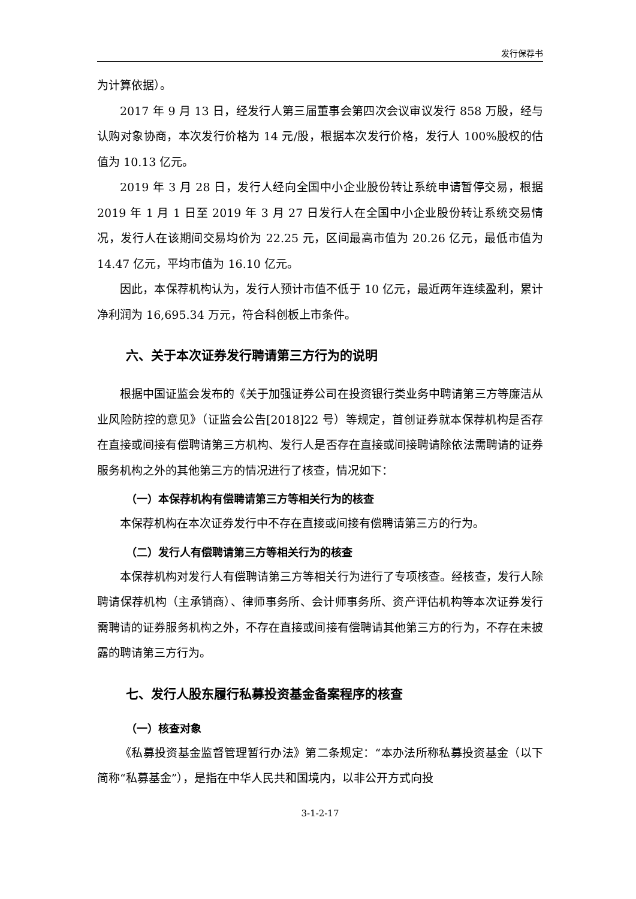发行保荐书
为计算依据）。
2017 年 9 月 13 日，经发行人第三届董事会第四次会议审议发行 858 万股，经与认购对象协商，本次发行价格为 14 元/股，根据本次发行价格，发行人 100%股权的估值为 10.13 亿元。
2019 年 3 月 28 日，发行人经向全国中小企业股份转让系统申请暂停交易，根据 2019 年 1 月 1 日至 2019 年 3 月 27 日发行人在全国中小企业股份转让系统交易情况，发行人在该期间交易均价为 22.25 元，区间最高市值为 20.26 亿元，最低市值为 14.47 亿元，平均市值为 16.10 亿元。
因此，本保荐机构认为，发行人预计市值不低于 10 亿元，最近两年连续盈利，累计净利润为 16,695.34 万元，符合科创板上市条件。
六、关于本次证券发行聘请第三方行为的说明
根据中国证监会发布的《关于加强证券公司在投资银行类业务中聘请第三方等廉洁从业风险防控的意见》（证监会公告[2018]22 号）等规定，首创证券就本保荐机构是否存在直接或间接有偿聘请第三方机构、发行人是否存在直接或间接聘请除依法需聘请的证券服务机构之外的其他第三方的情况进行了核查，情况如下：
（一）本保荐机构有偿聘请第三方等相关行为的核查
本保荐机构在本次证券发行中不存在直接或间接有偿聘请第三方的行为。
（二）发行人有偿聘请第三方等相关行为的核查
本保荐机构对发行人有偿聘请第三方等相关行为进行了专项核查。经核查，发行人除聘请保荐机构（主承销商）、律师事务所、会计师事务所、资产评估机构等本次证券发行需聘请的证券服务机构之外，不存在直接或间接有偿聘请其他第三方的行为，不存在未披露的聘请第三方行为。
七、发行人股东履行私募投资基金备案程序的核查
（一）核查对象
《私募投资基金监督管理暂行办法》第二条规定：“本办法所称私募投资基金（以下简称“私募基金”），是指在中华人民共和国境内，以非公开方式向投
3-1-2-17